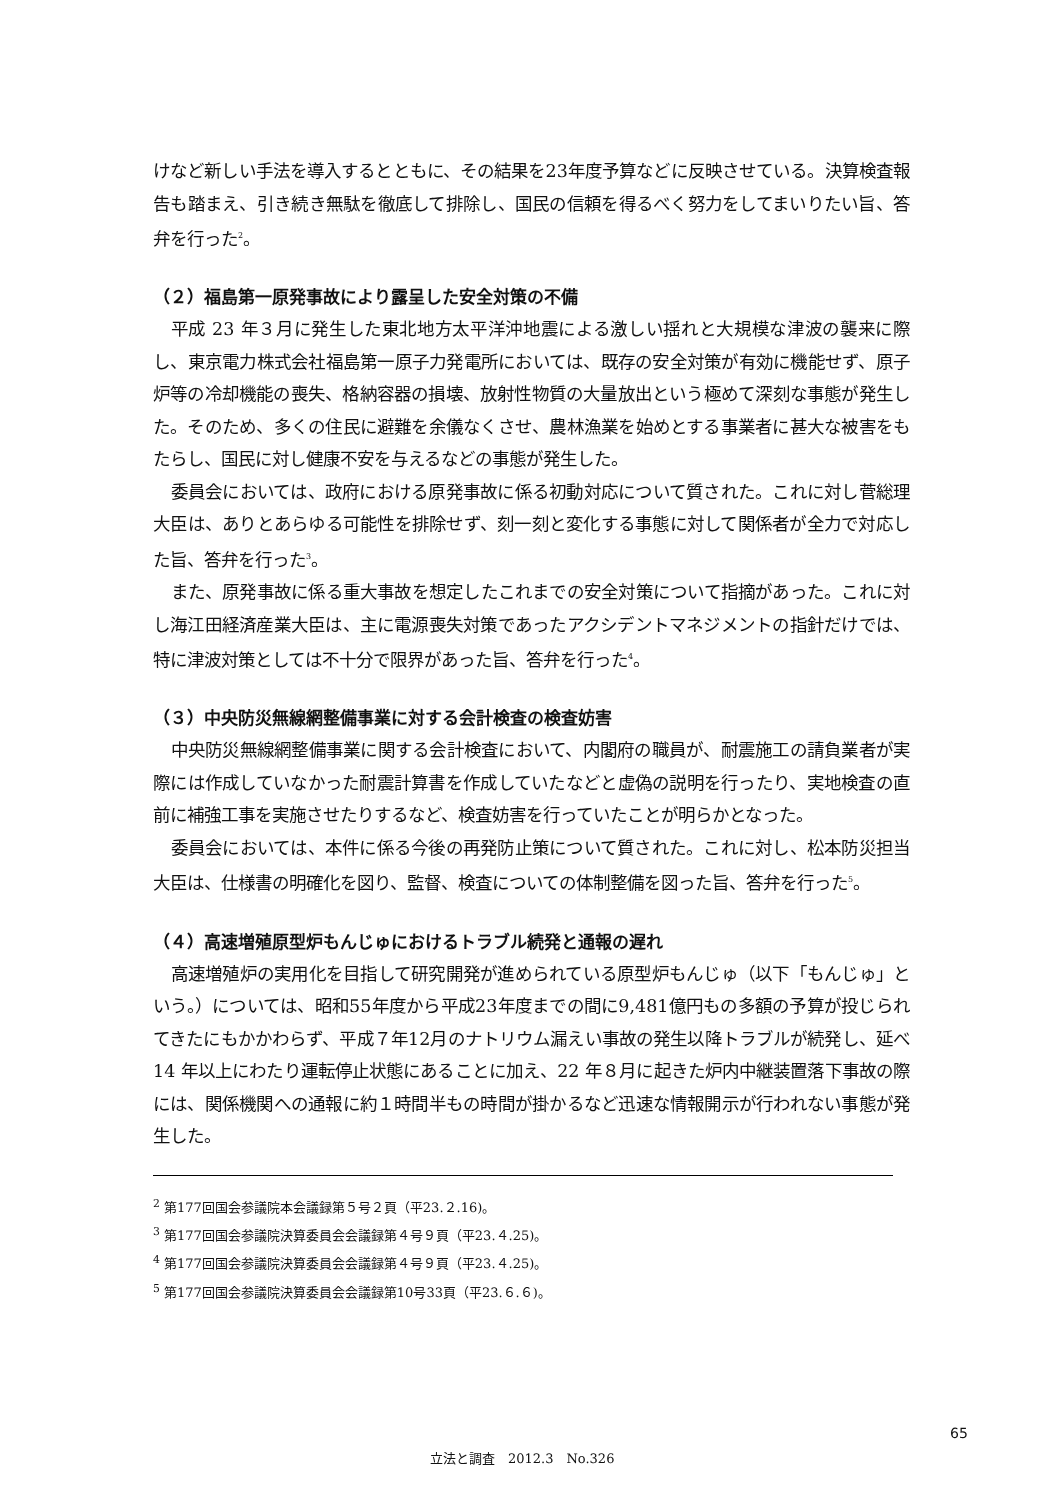けなど新しい手法を導入するとともに、その結果を23年度予算などに反映させている。決算検査報告も踏まえ、引き続き無駄を徹底して排除し、国民の信頼を得るべく努力をしてまいりたい旨、答弁を行った<sup>2</sup>。
（２）福島第一原発事故により露呈した安全対策の不備
平成 23 年３月に発生した東北地方太平洋沖地震による激しい揺れと大規模な津波の襲来に際し、東京電力株式会社福島第一原子力発電所においては、既存の安全対策が有効に機能せず、原子炉等の冷却機能の喪失、格納容器の損壊、放射性物質の大量放出という極めて深刻な事態が発生した。そのため、多くの住民に避難を余儀なくさせ、農林漁業を始めとする事業者に甚大な被害をもたらし、国民に対し健康不安を与えるなどの事態が発生した。
委員会においては、政府における原発事故に係る初動対応について質された。これに対し菅総理大臣は、ありとあらゆる可能性を排除せず、刻一刻と変化する事態に対して関係者が全力で対応した旨、答弁を行った<sup>3</sup>。
また、原発事故に係る重大事故を想定したこれまでの安全対策について指摘があった。これに対し海江田経済産業大臣は、主に電源喪失対策であったアクシデントマネジメントの指針だけでは、特に津波対策としては不十分で限界があった旨、答弁を行った<sup>4</sup>。
（３）中央防災無線網整備事業に対する会計検査の検査妨害
中央防災無線網整備事業に関する会計検査において、内閣府の職員が、耐震施工の請負業者が実際には作成していなかった耐震計算書を作成していたなどと虚偽の説明を行ったり、実地検査の直前に補強工事を実施させたりするなど、検査妨害を行っていたことが明らかとなった。
委員会においては、本件に係る今後の再発防止策について質された。これに対し、松本防災担当大臣は、仕様書の明確化を図り、監督、検査についての体制整備を図った旨、答弁を行った<sup>5</sup>。
（４）高速増殖原型炉もんじゅにおけるトラブル続発と通報の遅れ
高速増殖炉の実用化を目指して研究開発が進められている原型炉もんじゅ（以下「もんじゅ」という。）については、昭和55年度から平成23年度までの間に9,481億円もの多額の予算が投じられてきたにもかかわらず、平成７年12月のナトリウム漏えい事故の発生以降トラブルが続発し、延べ 14 年以上にわたり運転停止状態にあることに加え、22 年８月に起きた炉内中継装置落下事故の際には、関係機関への通報に約１時間半もの時間が掛かるなど迅速な情報開示が行われない事態が発生した。
<sup>2</sup> 第177回国会参議院本会議録第５号２頁（平23.２.16)。
<sup>3</sup> 第177回国会参議院決算委員会会議録第４号９頁（平23.４.25)。
<sup>4</sup> 第177回国会参議院決算委員会会議録第４号９頁（平23.４.25)。
<sup>5</sup> 第177回国会参議院決算委員会会議録第10号33頁（平23.６.６)。
65
立法と調査　2012.3　No.326